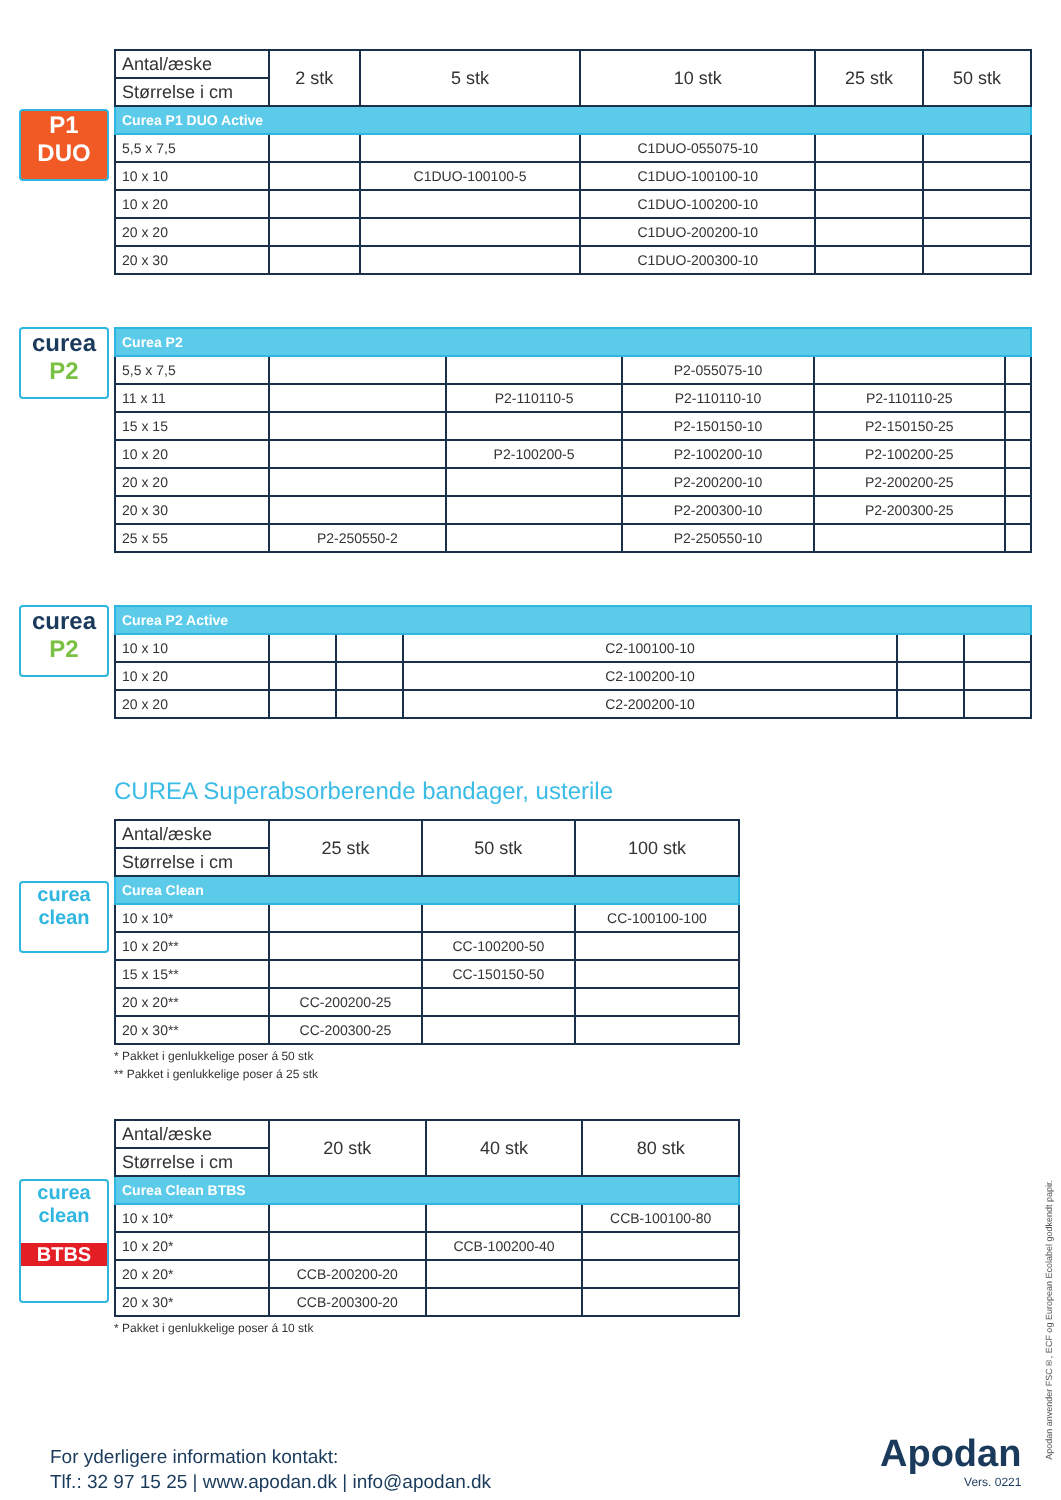P1
DUO
| Antal/æske | 2 stk | 5 stk | 10 stk | 25 stk | 50 stk |
| --- | --- | --- | --- | --- | --- |
| Størrelse i cm | | | | | |
| Curea P1 DUO Active | | | | | |
| 5,5 x 7,5 | | | C1DUO-055075-10 | | |
| 10 x 10 | | C1DUO-100100-5 | C1DUO-100100-10 | | |
| 10 x 20 | | | C1DUO-100200-10 | | |
| 20 x 20 | | | C1DUO-200200-10 | | |
| 20 x 30 | | | C1DUO-200300-10 | | |
curea
P2
| Curea P2 | | | | | |
| 5,5 x 7,5 | | | P2-055075-10 | | |
| 11 x 11 | | P2-110110-5 | P2-110110-10 | P2-110110-25 | |
| 15 x 15 | | | P2-150150-10 | P2-150150-25 | |
| 10 x 20 | | P2-100200-5 | P2-100200-10 | P2-100200-25 | |
| 20 x 20 | | | P2-200200-10 | P2-200200-25 | |
| 20 x 30 | | | P2-200300-10 | P2-200300-25 | |
| 25 x 55 | P2-250550-2 | | P2-250550-10 | | |
curea
P2
| Curea P2 Active | | | | | |
| 10 x 10 | | | C2-100100-10 | | |
| 10 x 20 | | | C2-100200-10 | | |
| 20 x 20 | | | C2-200200-10 | | |
CUREA Superabsorberende bandager, usterile
curea clean
| Antal/æske | 25 stk | 50 stk | 100 stk |
| --- | --- | --- | --- |
| Størrelse i cm | | | |
| Curea Clean | | | |
| 10 x 10* | | | CC-100100-100 |
| 10 x 20** | | CC-100200-50 | |
| 15 x 15** | | CC-150150-50 | |
| 20 x 20** | CC-200200-25 | | |
| 20 x 30** | CC-200300-25 | | |
* Pakket i genlukkelige poser á 50 stk
** Pakket i genlukkelige poser á 25 stk
curea clean
BTBS
| Antal/æske | 20 stk | 40 stk | 80 stk |
| --- | --- | --- | --- |
| Størrelse i cm | | | |
| Curea Clean BTBS | | | |
| 10 x 10* | | | CCB-100100-80 |
| 10 x 20* | | CCB-100200-40 | |
| 20 x 20* | CCB-200200-20 | | |
| 20 x 30* | CCB-200300-20 | | |
* Pakket i genlukkelige poser á 10 stk
For yderligere information kontakt:
Tlf.: 32 97 15 25 | www.apodan.dk | info@apodan.dk
Apodan
Vers. 0221
Apodan anvender FSC®, ECF og European Ecolabel godkendt papir.